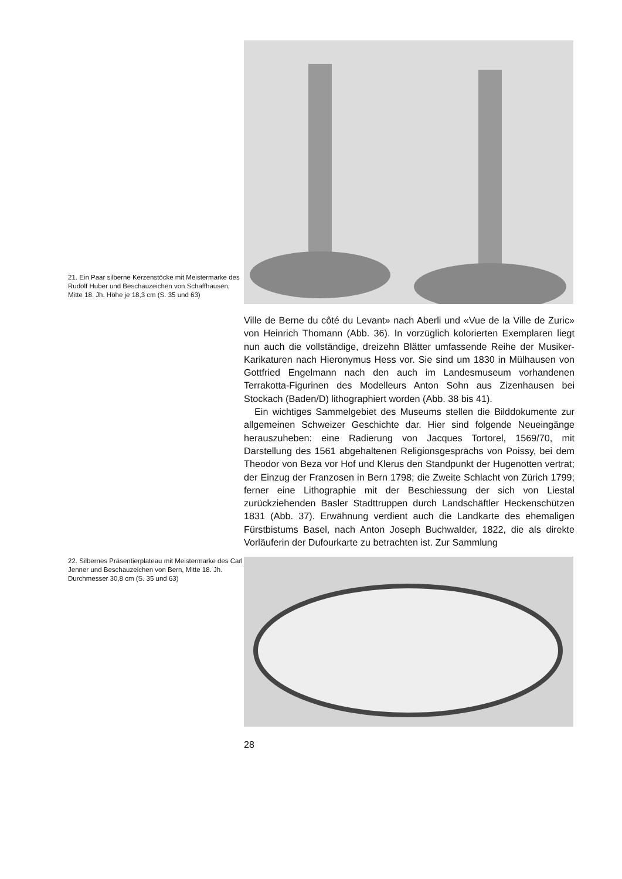21. Ein Paar silberne Kerzenstöcke mit Meistermarke des Rudolf Huber und Beschauzeichen von Schaffhausen, Mitte 18. Jh. Höhe je 18,3 cm (S. 35 und 63)
Ville de Berne du côté du Levant» nach Aberli und «Vue de la Ville de Zuric» von Heinrich Thomann (Abb. 36). In vorzüglich kolorierten Exemplaren liegt nun auch die vollständige, dreizehn Blätter umfassende Reihe der Musiker-Karikaturen nach Hieronymus Hess vor. Sie sind um 1830 in Mülhausen von Gottfried Engelmann nach den auch im Landesmuseum vorhandenen Terrakotta-Figurinen des Modelleurs Anton Sohn aus Zizenhausen bei Stockach (Baden/D) lithographiert worden (Abb. 38 bis 41).
Ein wichtiges Sammelgebiet des Museums stellen die Bilddokumente zur allgemeinen Schweizer Geschichte dar. Hier sind folgende Neueingänge herauszuheben: eine Radierung von Jacques Tortorel, 1569/70, mit Darstellung des 1561 abgehaltenen Religionsgesprächs von Poissy, bei dem Theodor von Beza vor Hof und Klerus den Standpunkt der Hugenotten vertrat; der Einzug der Franzosen in Bern 1798; die Zweite Schlacht von Zürich 1799; ferner eine Lithographie mit der Beschiessung der sich von Liestal zurückziehenden Basler Stadttruppen durch Landschäftler Heckenschützen 1831 (Abb. 37). Erwähnung verdient auch die Landkarte des ehemaligen Fürstbistums Basel, nach Anton Joseph Buchwalder, 1822, die als direkte Vorläuferin der Dufourkarte zu betrachten ist. Zur Sammlung
22. Silbernes Präsentierplateau mit Meistermarke des Carl Jenner und Beschauzeichen von Bern, Mitte 18. Jh. Durchmesser 30,8 cm (S. 35 und 63)
28